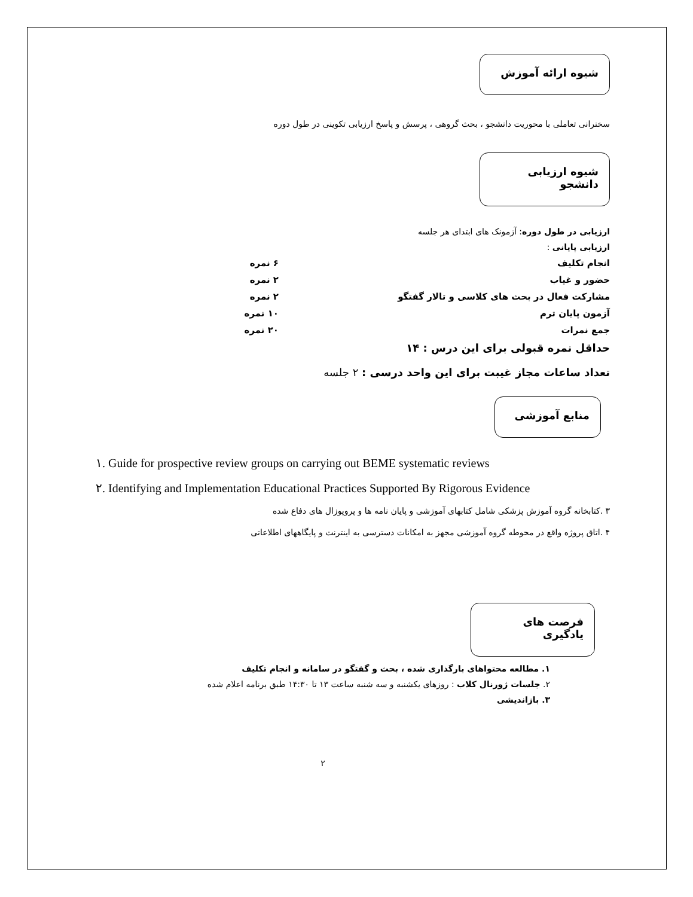شیوه ارائه آموزش
سخنرانی تعاملی با محوریت دانشجو ، بحث گروهی ، پرسش و پاسخ ارزیابی تکوینی در طول دوره
شیوه ارزیابی دانشجو
ارزیابی در طول دوره: آزمونک های ابتدای هر جلسه
ارزیابی پایانی :
انجام تکلیف ۶ نمره
حضور و غیاب ۲ نمره
مشارکت فعال در بحث های کلاسی و تالار گفتگو ۲ نمره
آزمون پایان ترم ۱۰ نمره
جمع نمرات ۲۰ نمره
حداقل نمره قبولی برای این درس : ۱۴
تعداد ساعات مجاز غیبت برای این واحد درسی : ۲ جلسه
منابع آموزشی
۱. Guide for prospective review groups on carrying out BEME systematic reviews
۲. Identifying and Implementation Educational Practices Supported By Rigorous Evidence
۳ .کتابخانه گروه آموزش پزشکی شامل کتابهای آموزشی و پایان نامه ها و پروپوزال های دفاع شده
۴ .اتاق پروژه واقع در محوطه گروه آموزشی مجهز به امکانات دسترسی به اینترنت و پایگاههای اطلاعاتی
فرصت های یادگیری
۱. مطالعه محتواهای بارگذاری شده ، بحث و گفتگو در سامانه و انجام تکلیف
۲. جلسات ژورنال کلاب : روزهای یکشنبه و سه شنبه ساعت ۱۳ تا ۱۴:۳۰ طبق برنامه اعلام شده
۳. بازاندیشی
۲